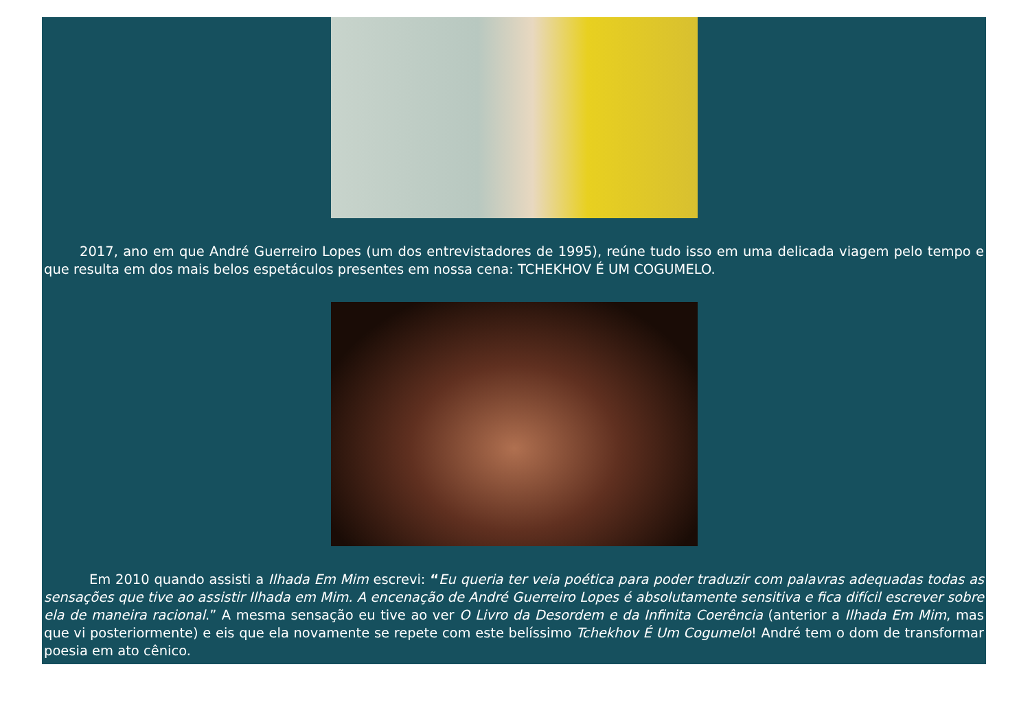2017, ano em que André Guerreiro Lopes (um dos entrevistadores de 1995), reúne tudo isso em uma delicada viagem pelo tempo e que resulta em dos mais belos espetáculos presentes em nossa cena: TCHEKHOV É UM COGUMELO.
Em 2010 quando assisti a Ilhada Em Mim escrevi: “Eu queria ter veia poética para poder traduzir com palavras adequadas todas as sensações que tive ao assistir Ilhada em Mim. A encenação de André Guerreiro Lopes é absolutamente sensitiva e fica difícil escrever sobre ela de maneira racional.” A mesma sensação eu tive ao ver O Livro da Desordem e da Infinita Coerência (anterior a Ilhada Em Mim, mas que vi posteriormente) e eis que ela novamente se repete com este belíssimo Tchekhov É Um Cogumelo! André tem o dom de transformar poesia em ato cênico.